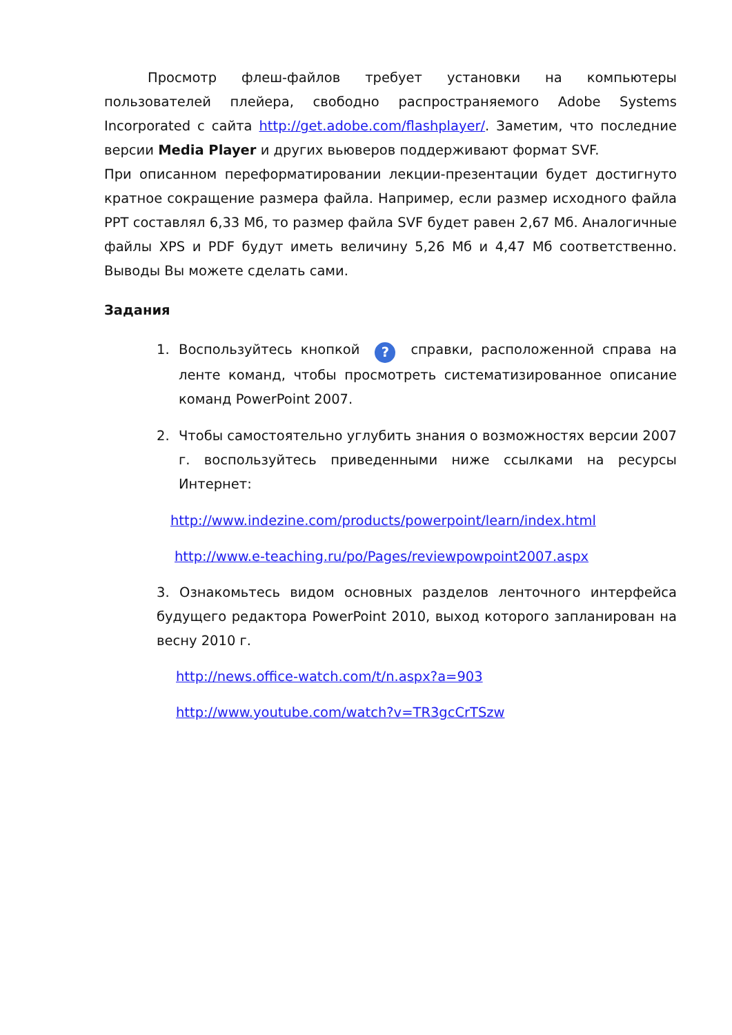Просмотр флеш-файлов требует установки на компьютеры пользователей плейера, свободно распространяемого Adobe Systems Incorporated с сайта http://get.adobe.com/flashplayer/. Заметим, что последние версии Media Player и других вьюверов поддерживают формат SVF.
При описанном переформатировании лекции-презентации будет достигнуто кратное сокращение размера файла. Например, если размер исходного файла PPT составлял 6,33 Мб, то размер файла SVF будет равен 2,67 Мб. Аналогичные файлы XPS и PDF будут иметь величину 5,26 Мб и 4,47 Мб соответственно. Выводы Вы можете сделать сами.
Задания
1. Воспользуйтесь кнопкой ? справки, расположенной справа на ленте команд, чтобы просмотреть систематизированное описание команд PowerPoint 2007.
2. Чтобы самостоятельно углубить знания о возможностях версии 2007 г. воспользуйтесь приведенными ниже ссылками на ресурсы Интернет:
http://www.indezine.com/products/powerpoint/learn/index.html
http://www.e-teaching.ru/po/Pages/reviewpowpoint2007.aspx
3. Ознакомьтесь видом основных разделов ленточного интерфейса будущего редактора PowerPoint 2010, выход которого запланирован на весну 2010 г.
http://news.office-watch.com/t/n.aspx?a=903
http://www.youtube.com/watch?v=TR3gcCrTSzw